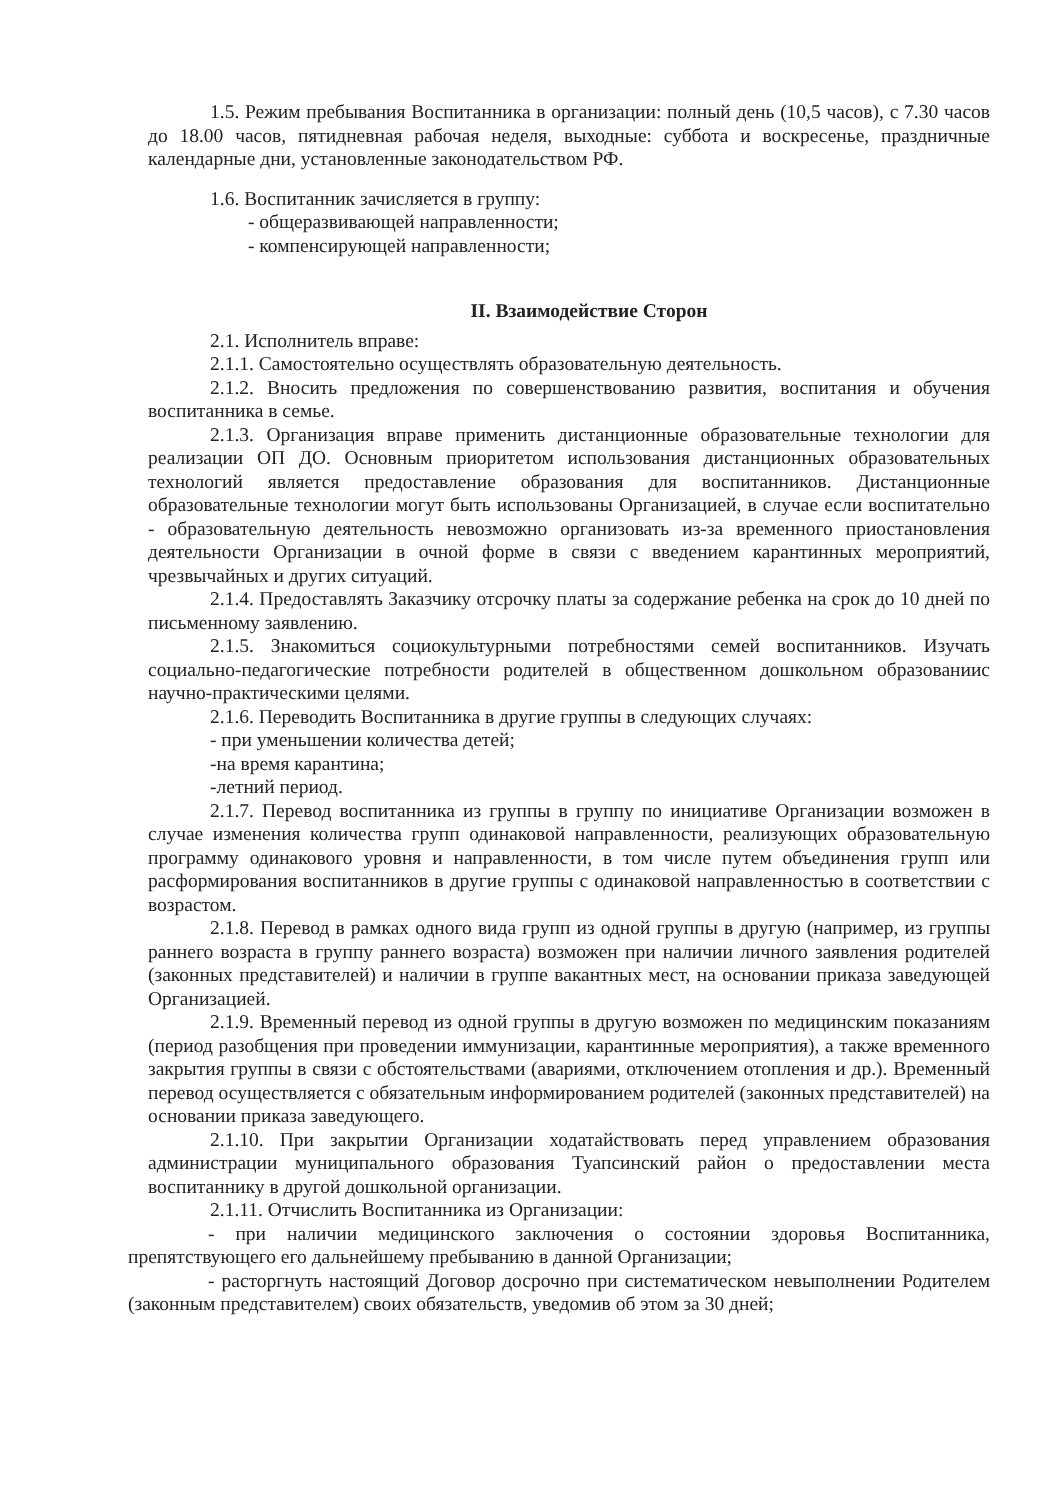1.5. Режим пребывания Воспитанника в организации: полный день (10,5 часов), с 7.30 часов до 18.00 часов, пятидневная рабочая неделя, выходные: суббота и воскресенье, праздничные календарные дни, установленные законодательством РФ.
1.6. Воспитанник зачисляется в группу:
- общеразвивающей направленности;
- компенсирующей направленности;
II. Взаимодействие Сторон
2.1. Исполнитель вправе:
2.1.1. Самостоятельно осуществлять образовательную деятельность.
2.1.2. Вносить предложения по совершенствованию развития, воспитания и обучения воспитанника в семье.
2.1.3. Организация вправе применить дистанционные образовательные технологии для реализации ОП ДО. Основным приоритетом использования дистанционных образовательных технологий является предоставление образования для воспитанников. Дистанционные образовательные технологии могут быть использованы Организацией, в случае если воспитательно - образовательную деятельность невозможно организовать из-за временного приостановления деятельности Организации в очной форме в связи с введением карантинных мероприятий, чрезвычайных и других ситуаций.
2.1.4. Предоставлять Заказчику отсрочку платы за содержание ребенка на срок до 10 дней по письменному заявлению.
2.1.5. Знакомиться социокультурными потребностями семей воспитанников. Изучать социально-педагогические потребности родителей в общественном дошкольном образованиис научно-практическими целями.
2.1.6. Переводить Воспитанника в другие группы в следующих случаях:
- при уменьшении количества детей;
-на время карантина;
-летний период.
2.1.7. Перевод воспитанника из группы в группу по инициативе Организации возможен в случае изменения количества групп одинаковой направленности, реализующих образовательную программу одинакового уровня и направленности, в том числе путем объединения групп или расформирования воспитанников в другие группы с одинаковой направленностью в соответствии с возрастом.
2.1.8. Перевод в рамках одного вида групп из одной группы в другую (например, из группы раннего возраста в группу раннего возраста) возможен при наличии личного заявления родителей (законных представителей) и наличии в группе вакантных мест, на основании приказа заведующей Организацией.
2.1.9. Временный перевод из одной группы в другую возможен по медицинским показаниям (период разобщения при проведении иммунизации, карантинные мероприятия), а также временного закрытия группы в связи с обстоятельствами (авариями, отключением отопления и др.). Временный перевод осуществляется с обязательным информированием родителей (законных представителей) на основании приказа заведующего.
2.1.10. При закрытии Организации ходатайствовать перед управлением образования администрации муниципального образования Туапсинский район о предоставлении места воспитаннику в другой дошкольной организации.
2.1.11. Отчислить Воспитанника из Организации:
- при наличии медицинского заключения о состоянии здоровья Воспитанника, препятствующего его дальнейшему пребыванию в данной Организации;
- расторгнуть настоящий Договор досрочно при систематическом невыполнении Родителем (законным представителем) своих обязательств, уведомив об этом за 30 дней;